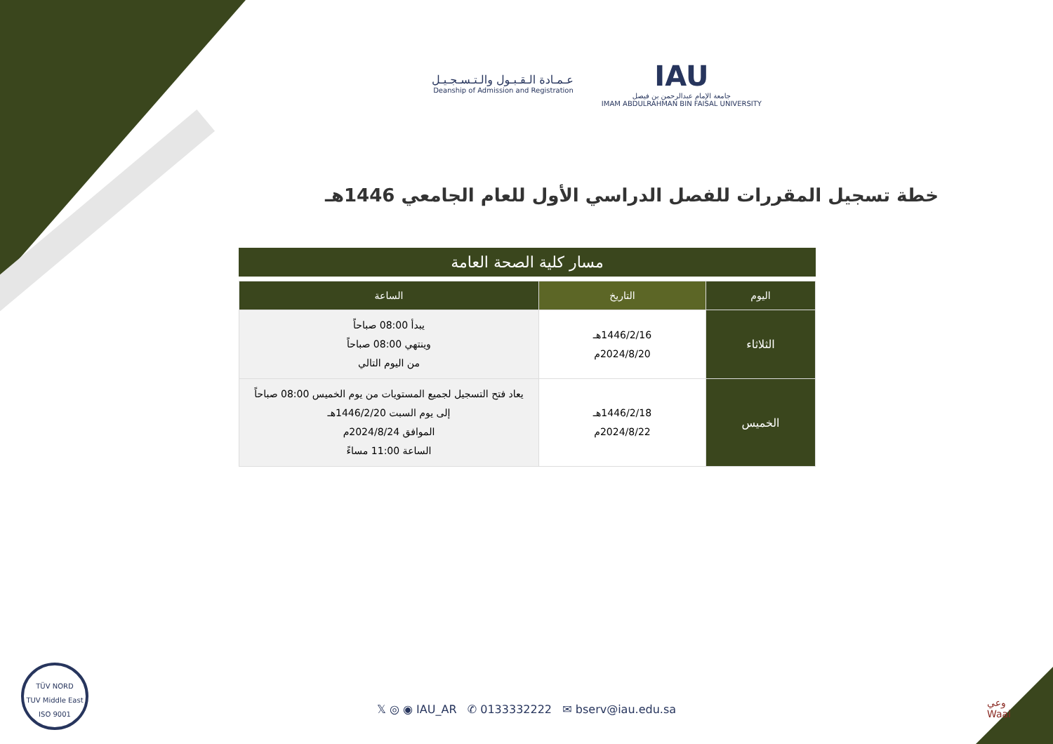عـمـادة الـقـبـول والـتـسـجـيـل
Deanship of Admission and Registration
IAU
جامعة الإمام عبدالرحمن بن فيصل
IMAM ABDULRAHMAN BIN FAISAL UNIVERSITY
خطة تسجيل المقررات للفصل الدراسي الأول للعام الجامعي 1446هـ
مسار كلية الصحة العامة
| اليوم | التاريخ | الساعة |
| --- | --- | --- |
| الثلاثاء | 1446/2/16هـ 2024/8/20م | يبدأ 08:00 صباحاً وينتهي 08:00 صباحاً من اليوم التالي |
| الخميس | 1446/2/18هـ 2024/8/22م | يعاد فتح التسجيل لجميع المستويات من يوم الخميس 08:00 صباحاً إلى يوم السبت 1446/2/20هـ الموافق 2024/8/24م الساعة 11:00 مساءً |
TÜV NORD
TUV Middle East
ISO 9001
𝕏 ◎ ◉ IAU_AR ✆ 0133332222 ✉ bserv@iau.edu.sa
وعي
Waai